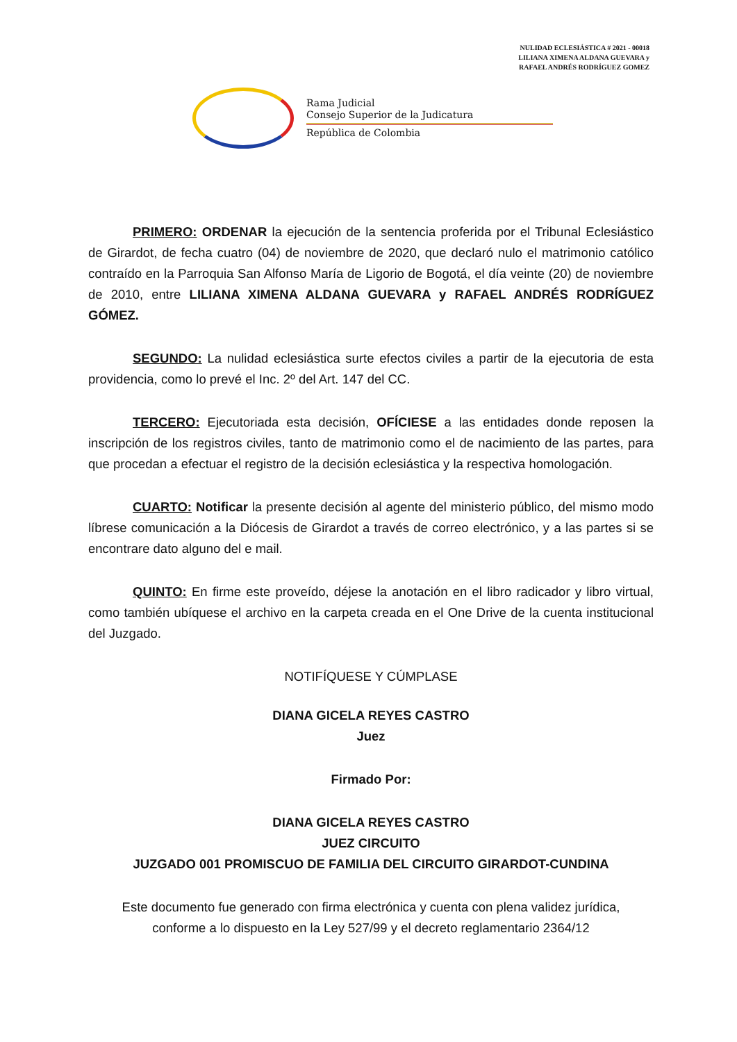NULIDAD ECLESIÁSTICA # 2021 - 00018
LILIANA XIMENA ALDANA GUEVARA y
RAFAEL ANDRÉS RODRÍGUEZ GOMEZ
Rama Judicial
Consejo Superior de la Judicatura
República de Colombia
PRIMERO: ORDENAR la ejecución de la sentencia proferida por el Tribunal Eclesiástico de Girardot, de fecha cuatro (04) de noviembre de 2020, que declaró nulo el matrimonio católico contraído en la Parroquia San Alfonso María de Ligorio de Bogotá, el día veinte (20) de noviembre de 2010, entre LILIANA XIMENA ALDANA GUEVARA y RAFAEL ANDRÉS RODRÍGUEZ GÓMEZ.
SEGUNDO: La nulidad eclesiástica surte efectos civiles a partir de la ejecutoria de esta providencia, como lo prevé el Inc. 2º del Art. 147 del CC.
TERCERO: Ejecutoriada esta decisión, OFÍCIESE a las entidades donde reposen la inscripción de los registros civiles, tanto de matrimonio como el de nacimiento de las partes, para que procedan a efectuar el registro de la decisión eclesiástica y la respectiva homologación.
CUARTO: Notificar la presente decisión al agente del ministerio público, del mismo modo líbrese comunicación a la Diócesis de Girardot a través de correo electrónico, y a las partes si se encontrare dato alguno del e mail.
QUINTO: En firme este proveído, déjese la anotación en el libro radicador y libro virtual, como también ubíquese el archivo en la carpeta creada en el One Drive de la cuenta institucional del Juzgado.
NOTIFÍQUESE Y CÚMPLASE
DIANA GICELA REYES CASTRO
Juez
Firmado Por:
DIANA GICELA REYES CASTRO
JUEZ CIRCUITO
JUZGADO 001 PROMISCUO DE FAMILIA DEL CIRCUITO GIRARDOT-CUNDINA
Este documento fue generado con firma electrónica y cuenta con plena validez jurídica,
conforme a lo dispuesto en la Ley 527/99 y el decreto reglamentario 2364/12